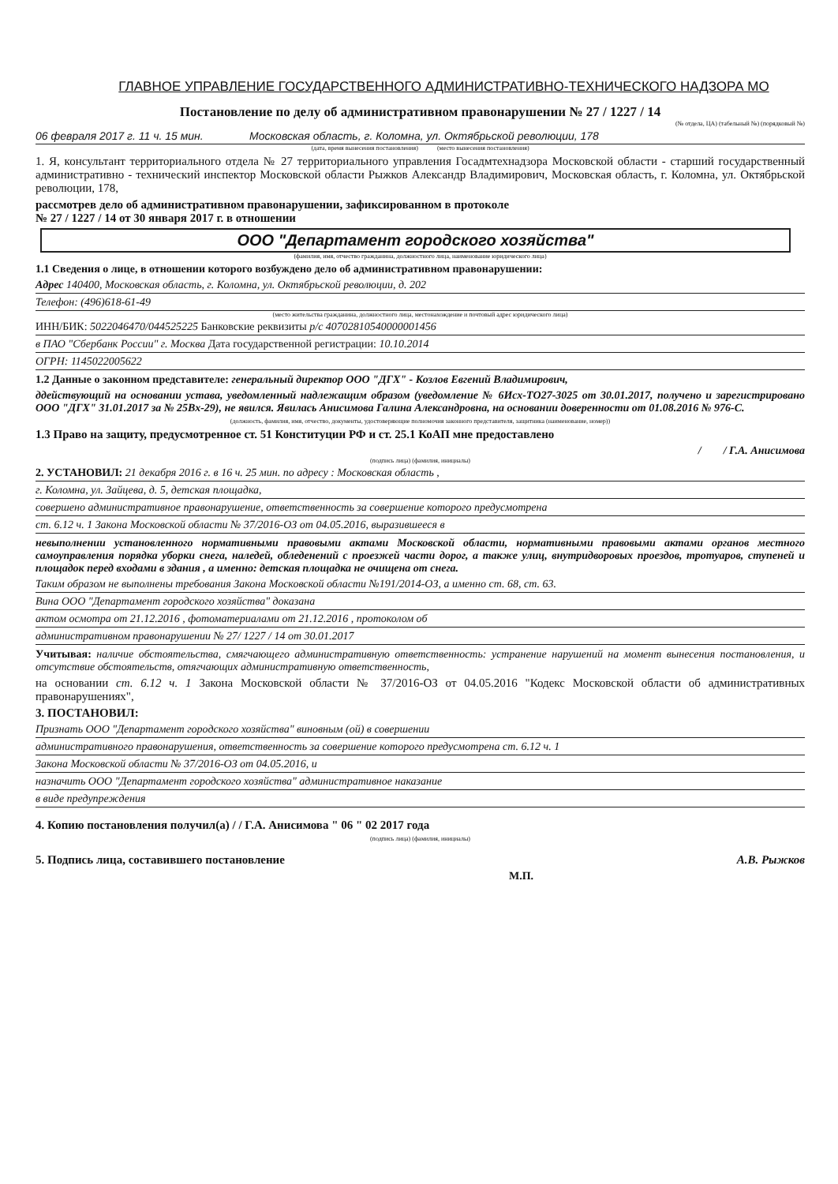ГЛАВНОЕ УПРАВЛЕНИЕ ГОСУДАРСТВЕННОГО АДМИНИСТРАТИВНО-ТЕХНИЧЕСКОГО НАДЗОРА МО
Постановление по делу об административном правонарушении № 27 / 1227 / 14
(№ отдела, ЦА) (табельный №) (порядковый №)
06 февраля 2017 г. 11 ч. 15 мин. Московская область, г. Коломна, ул. Октябрьской революции, 178
(дата, время вынесения постановления) (место вынесения постановления)
1. Я, консультант территориального отдела № 27 территориального управления Госадмтехнадзора Московской области - старший государственный административно - технический инспектор Московской области Рыжков Александр Владимирович, Московская область, г. Коломна, ул. Октябрьской революции, 178,
рассмотрев дело об административном правонарушении, зафиксированном в протоколе
№ 27 / 1227 / 14 от 30 января 2017 г. в отношении
ООО "Департамент городского хозяйства"
(фамилия, имя, отчество гражданина, должностного лица, наименование юридического лица)
1.1 Сведения о лице, в отношении которого возбуждено дело об административном правонарушении:
Адрес 140400, Московская область, г. Коломна, ул. Октябрьской революции, д. 202
Телефон: (496)618-61-49
(место жительства гражданина, должностного лица, местонахождение и почтовый адрес юридического лица)
ИНН/БИК: 5022046470/044525225 Банковские реквизиты р/с 40702810540000001456
в ПАО "Сбербанк России" г. Москва Дата государственной регистрации: 10.10.2014
ОГРН: 1145022005622
1.2 Данные о законном представителе: генеральный директор ООО "ДГХ" - Козлов Евгений Владимирович,
ддействующий на основании устава, уведомленный надлежащим образом (уведомление № 6Исх-ТО27-3025 от 30.01.2017, получено и зарегистрировано ООО "ДГХ" 31.01.2017 за № 25Вх-29), не явился. Явилась Анисимова Галина Александровна, на основании доверенности от 01.08.2016 № 976-С.
(должность, фамилия, имя, отчество, документы, удостоверяющие полномочия законного представителя, защитника (наименование, номер))
1.3 Право на защиту, предусмотренное ст. 51 Конституции РФ и ст. 25.1 КоАП мне предоставлено
/ / Г.А. Анисимова
(подпись лица) (фамилия, инициалы)
2. УСТАНОВИЛ: 21 декабря 2016 г. в 16 ч. 25 мин. по адресу : Московская область ,
г. Коломна, ул. Зайцева, д. 5, детская площадка,
совершено административное правонарушение, ответственность за совершение которого предусмотрена
ст. 6.12 ч. 1 Закона Московской области № 37/2016-ОЗ от 04.05.2016, выразившееся в
невыполнении установленного нормативными правовыми актами Московской области, нормативными правовыми актами органов местного самоуправления порядка уборки снега, наледей, обледенений с проезжей части дорог, а также улиц, внутридворовых проездов, тротуаров, ступеней и площадок перед входами в здания , а именно: детская площадка не очищена от снега.
Таким образом не выполнены требования Закона Московской области №191/2014-ОЗ, а именно ст. 68, ст. 63.
Вина ООО "Департамент городского хозяйства" доказана
актом осмотра от 21.12.2016 , фотоматериалами от 21.12.2016 , протоколом об
административном правонарушении № 27/ 1227 / 14 от 30.01.2017
Учитывая: наличие обстоятельства, смягчающего административную ответственность: устранение нарушений на момент вынесения постановления, и отсутствие обстоятельств, отягчающих административную ответственность,
на основании ст. 6.12 ч. 1 Закона Московской области № 37/2016-ОЗ от 04.05.2016 "Кодекс Московской области об административных правонарушениях",
3. ПОСТАНОВИЛ:
Признать ООО "Департамент городского хозяйства" виновным (ой) в совершении
административного правонарушения, ответственность за совершение которого предусмотрена ст. 6.12 ч. 1
Закона Московской области № 37/2016-ОЗ от 04.05.2016, и
назначить ООО "Департамент городского хозяйства" административное наказание
в виде предупреждения
4. Копию постановления получил(а) / / Г.А. Анисимова " 06 " 02 2017 года
(подпись лица) (фамилия, инициалы)
5. Подпись лица, составившего постановление А.В. Рыжков
М.П.